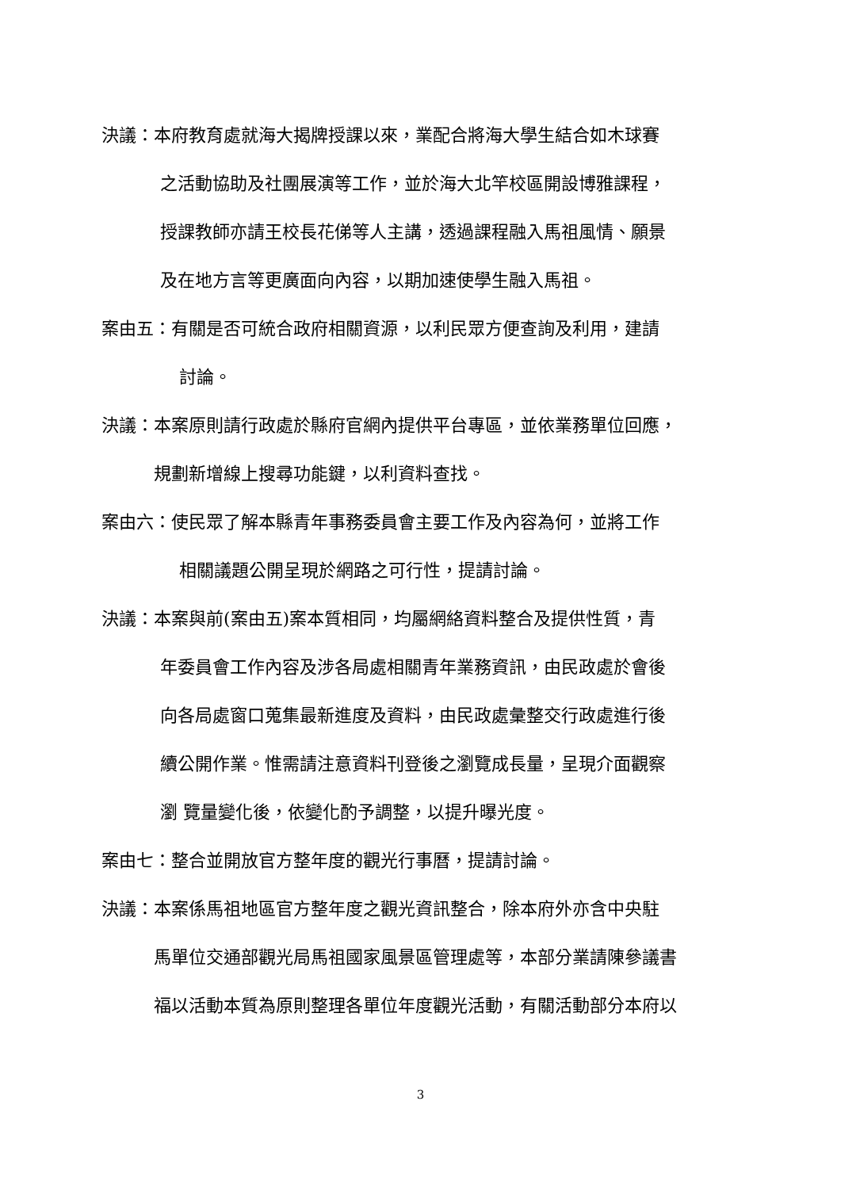決議：本府教育處就海大揭牌授課以來，業配合將海大學生結合如木球賽
之活動協助及社團展演等工作，並於海大北竿校區開設博雅課程，
授課教師亦請王校長花俤等人主講，透過課程融入馬祖風情、願景
及在地方言等更廣面向內容，以期加速使學生融入馬祖。
案由五：有關是否可統合政府相關資源，以利民眾方便查詢及利用，建請
討論。
決議：本案原則請行政處於縣府官網內提供平台專區，並依業務單位回應，
規劃新增線上搜尋功能鍵，以利資料查找。
案由六：使民眾了解本縣青年事務委員會主要工作及內容為何，並將工作
相關議題公開呈現於網路之可行性，提請討論。
決議：本案與前(案由五)案本質相同，均屬網絡資料整合及提供性質，青
年委員會工作內容及涉各局處相關青年業務資訊，由民政處於會後
向各局處窗口蒐集最新進度及資料，由民政處彙整交行政處進行後
續公開作業。惟需請注意資料刊登後之瀏覽成長量，呈現介面觀察
瀏 覽量變化後，依變化酌予調整，以提升曝光度。
案由七：整合並開放官方整年度的觀光行事曆，提請討論。
決議：本案係馬祖地區官方整年度之觀光資訊整合，除本府外亦含中央駐
馬單位交通部觀光局馬祖國家風景區管理處等，本部分業請陳參議書
福以活動本質為原則整理各單位年度觀光活動，有關活動部分本府以
3